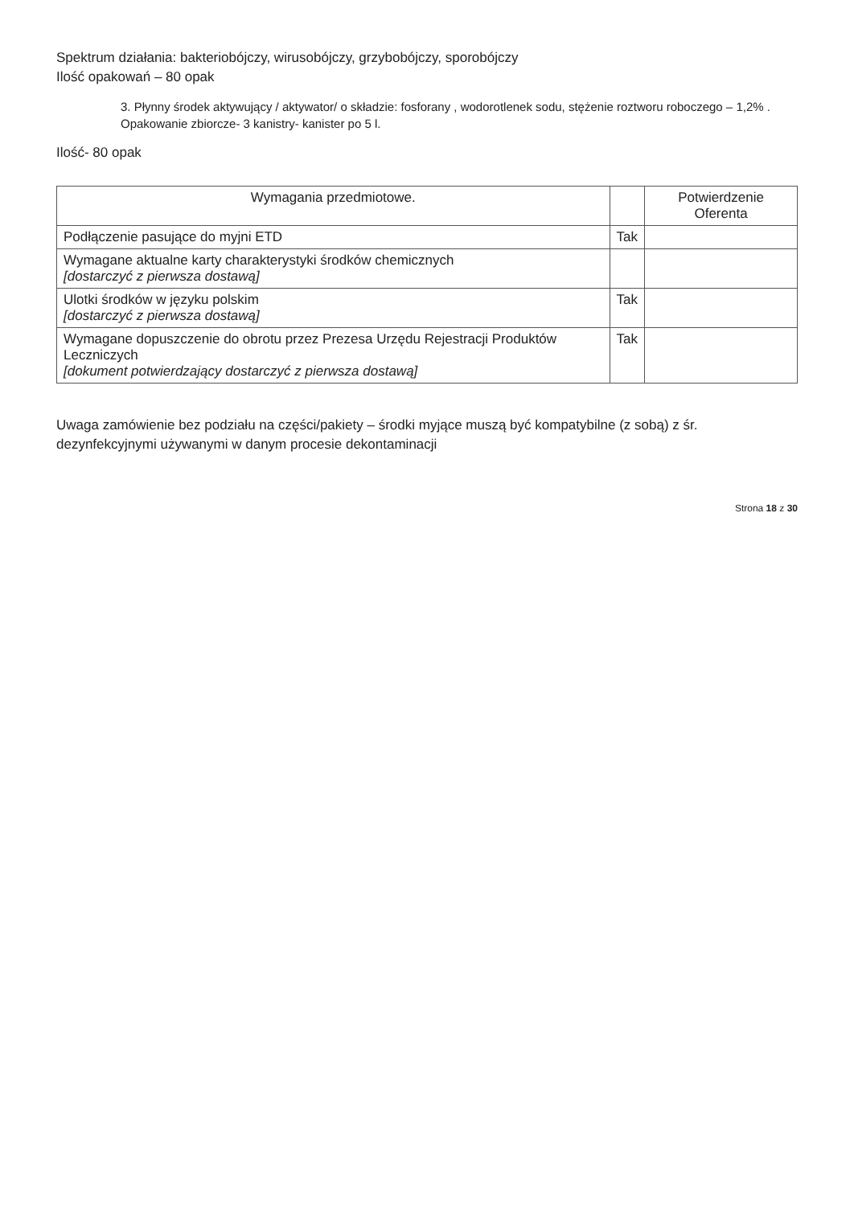Spektrum działania: bakteriobójczy, wirusobójczy, grzybobójczy, sporobójczy
Ilość opakowań – 80 opak
3. Płynny środek aktywujący / aktywator/ o składzie: fosforany , wodorotlenek sodu, stężenie roztworu roboczego – 1,2% . Opakowanie zbiorcze- 3 kanistry- kanister po 5 l.
Ilość- 80 opak
| Wymagania przedmiotowe. | | Potwierdzenie Oferenta |
| --- | --- | --- |
| Podłączenie pasujące do myjni ETD | Tak | |
| Wymagane aktualne karty charakterystyki środków chemicznych [dostarczyć z pierwsza dostawą] | | |
| Ulotki środków w języku polskim [dostarczyć z pierwsza dostawą] | Tak | |
| Wymagane dopuszczenie do obrotu przez Prezesa Urzędu Rejestracji Produktów Leczniczych [dokument potwierdzający dostarczyć z pierwsza dostawą] | Tak | |
Uwaga zamówienie bez podziału na części/pakiety – środki myjące muszą być kompatybilne (z sobą) z śr. dezynfekcyjnymi używanymi w danym procesie dekontaminacji
Strona 18 z 30